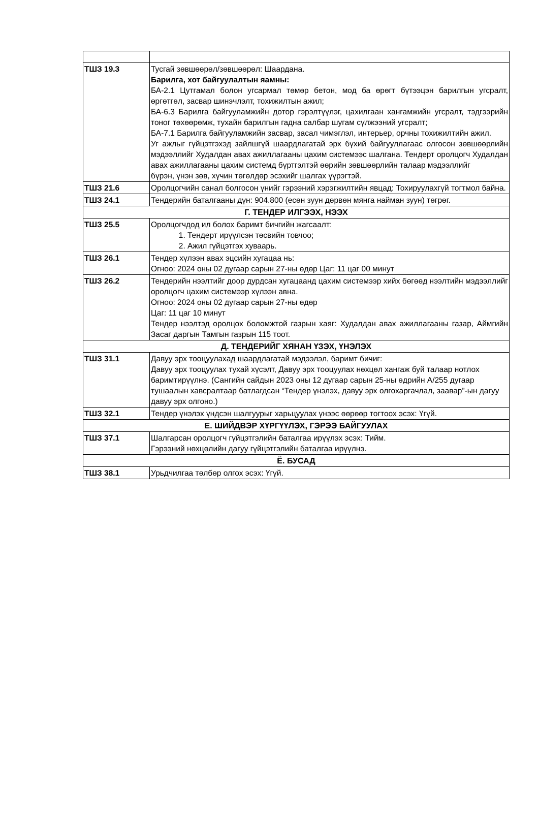| ТШЗ 19.3 | Тусгай зөвшөөрөл/зөвшөөрөл: Шаардана. Барилга, хот байгуулалтын яамны: БА-2.1 Цутгамал болон угсармал төмөр бетон, мод ба өрөгт бүтээцэн барилгын угсралт, өргөтгөл, засвар шинэчлэлт, тохижилтын ажил; БА-6.3 Барилга байгууламжийн дотор гэрэлтүүлэг, цахилгаан хангамжийн угсралт, тэдгээрийн тоног төхөөрөмж, тухайн барилгын гадна салбар шугам сүлжээний угсралт; БА-7.1 Барилга байгууламжийн засвар, засал чимэглэл, интерьер, орчны тохижилтийн ажил. Уг ажлыг гүйцэтгэхэд зайлшгүй шаардлагатай эрх бүхий байгууллагаас олгосон зөвшөөрлийн мэдээллийг Худалдан авах ажиллагааны цахим системээс шалгана. Тендерт оролцогч Худалдан авах ажиллагааны цахим системд бүртгэлтэй өөрийн зөвшөөрлийн талаар мэдээллийг бүрэн, үнэн зөв, хүчин төгөлдөр эсэхийг шалгах үүрэгтэй. |
| ТШЗ 21.6 | Оролцогчийн санал болгосон үнийг гэрээний хэрэгжилтийн явцад: Тохируулахгүй тогтмол байна. |
| ТШЗ 24.1 | Тендерийн баталгааны дүн: 904.800 (есөн зуун дөрвөн мянга найман зуун) төгрөг. |
| Г. ТЕНДЕР ИЛГЭЭХ, НЭЭХ | |
| ТШЗ 25.5 | Оролцогчдод ил болох баримт бичгийн жагсаалт: 1. Тендерт ирүүлсэн төсвийн товчоо; 2. Ажил гүйцэтгэх хуваарь. |
| ТШЗ 26.1 | Тендер хүлээн авах эцсийн хугацаа нь: Огноо: 2024 оны 02 дугаар сарын 27-ны өдөр Цаг: 11 цаг 00 минут |
| ТШЗ 26.2 | Тендерийн нээлтийг доор дурдсан хугацаанд цахим системээр хийх бөгөөд нээлтийн мэдээллийг оролцогч цахим системээр хүлээн авна. Огноо: 2024 оны 02 дугаар сарын 27-ны өдөр Цаг: 11 цаг 10 минут Тендер нээлтэд оролцох боломжтой газрын хаяг: Худалдан авах ажиллагааны газар, Аймгийн Засаг даргын Тамгын газрын 115 тоот. |
| Д. ТЕНДЕРИЙГ ХЯНАН ҮЗЭХ, ҮНЭЛЭХ | |
| ТШЗ 31.1 | Давуу эрх тооцуулахад шаардлагатай мэдээлэл, баримт бичиг: Давуу эрх тооцуулах тухай хүсэлт, Давуу эрх тооцуулах нөхцөл хангаж буй талаар нотлох баримтирүүлнэ. (Сангийн сайдын 2023 оны 12 дугаар сарын 25-ны өдрийн А/255 дугаар тушаалын хавсралтаар батлагдсан “Тендер үнэлэх, давуу эрх олгохаргачлал, заавар”-ын дагуу давуу эрх олгоно.) |
| ТШЗ 32.1 | Тендер үнэлэх үндсэн шалгуурыг харьцуулах үнээс өөрөөр тогтоох эсэх: Үгүй. |
| Е. ШИЙДВЭР ХҮРГҮҮЛЭХ, ГЭРЭЭ БАЙГУУЛАХ | |
| ТШЗ 37.1 | Шалгарсан оролцогч гүйцэтгэлийн баталгаа ирүүлэх эсэх: Тийм. Гэрээний нөхцөлийн дагуу гүйцэтгэлийн баталгаа ирүүлнэ. |
| Ё. БУСАД | |
| ТШЗ 38.1 | Урьдчилгаа төлбөр олгох эсэх: Үгүй. |